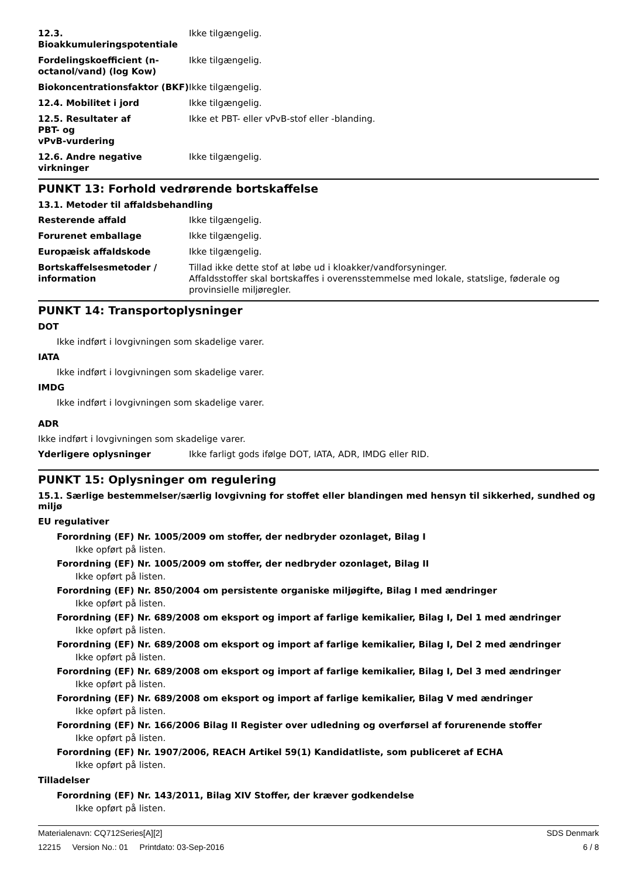12.3. Bioakkumuleringspotentiale
Ikke tilgængelig.
Fordelingskoefficient (n-octanol/vand) (log Kow)
Ikke tilgængelig.
Biokoncentrationsfaktor (BKF)
Ikke tilgængelig.
12.4. Mobilitet i jord Ikke tilgængelig.
12.5. Resultater af
PBT- og
vPvB-vurdering
Ikke et PBT- eller vPvB-stof eller -blanding.
12.6. Andre negative virkninger
Ikke tilgængelig.
PUNKT 13: Forhold vedrørende bortskaffelse
13.1. Metoder til affaldsbehandling
Resterende affald Ikke tilgængelig.
Forurenet emballage Ikke tilgængelig.
Europæisk affaldskode Ikke tilgængelig.
Bortskaffelsesmetoder / information
Tillad ikke dette stof at løbe ud i kloakker/vandforsyninger.
Affaldsstoffer skal bortskaffes i overensstemmelse med lokale, statslige, føderale og provinsielle miljøregler.
PUNKT 14: Transportoplysninger
DOT
Ikke indført i lovgivningen som skadelige varer.
IATA
Ikke indført i lovgivningen som skadelige varer.
IMDG
Ikke indført i lovgivningen som skadelige varer.
ADR
Ikke indført i lovgivningen som skadelige varer.
Yderligere oplysninger Ikke farligt gods ifølge DOT, IATA, ADR, IMDG eller RID.
PUNKT 15: Oplysninger om regulering
15.1. Særlige bestemmelser/særlig lovgivning for stoffet eller blandingen med hensyn til sikkerhed, sundhed og miljø
EU regulativer
Forordning (EF) Nr. 1005/2009 om stoffer, der nedbryder ozonlaget, Bilag I
Ikke opført på listen.
Forordning (EF) Nr. 1005/2009 om stoffer, der nedbryder ozonlaget, Bilag II
Ikke opført på listen.
Forordning (EF) Nr. 850/2004 om persistente organiske miljøgifte, Bilag I med ændringer
Ikke opført på listen.
Forordning (EF) Nr. 689/2008 om eksport og import af farlige kemikalier, Bilag I, Del 1 med ændringer
Ikke opført på listen.
Forordning (EF) Nr. 689/2008 om eksport og import af farlige kemikalier, Bilag I, Del 2 med ændringer
Ikke opført på listen.
Forordning (EF) Nr. 689/2008 om eksport og import af farlige kemikalier, Bilag I, Del 3 med ændringer
Ikke opført på listen.
Forordning (EF) Nr. 689/2008 om eksport og import af farlige kemikalier, Bilag V med ændringer
Ikke opført på listen.
Forordning (EF) Nr. 166/2006 Bilag II Register over udledning og overførsel af forurenende stoffer
Ikke opført på listen.
Forordning (EF) Nr. 1907/2006, REACH Artikel 59(1) Kandidatliste, som publiceret af ECHA
Ikke opført på listen.
Tilladelser
Forordning (EF) Nr. 143/2011, Bilag XIV Stoffer, der kræver godkendelse
Ikke opført på listen.
Materialenavn: CQ712Series[A][2] SDS Denmark
12215 Version No.: 01 Printdato: 03-Sep-2016 6 / 8